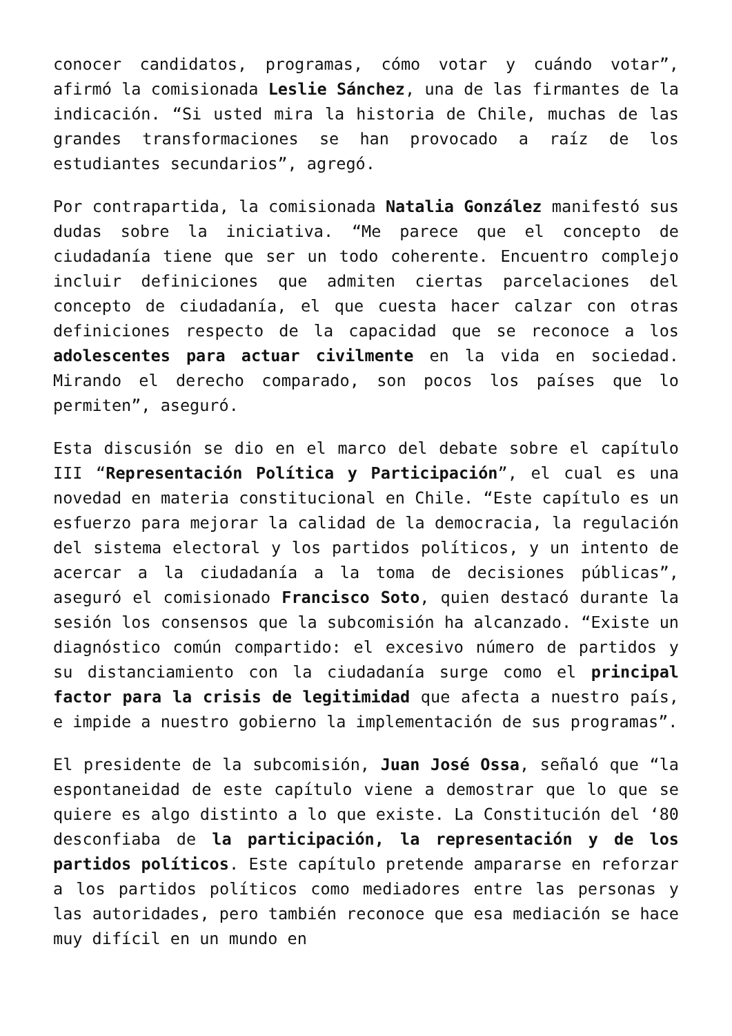conocer candidatos, programas, cómo votar y cuándo votar”, afirmó la comisionada Leslie Sánchez, una de las firmantes de la indicación. “Si usted mira la historia de Chile, muchas de las grandes transformaciones se han provocado a raíz de los estudiantes secundarios”, agregó.
Por contrapartida, la comisionada Natalia González manifestó sus dudas sobre la iniciativa. “Me parece que el concepto de ciudadanía tiene que ser un todo coherente. Encuentro complejo incluir definiciones que admiten ciertas parcelaciones del concepto de ciudadanía, el que cuesta hacer calzar con otras definiciones respecto de la capacidad que se reconoce a los adolescentes para actuar civilmente en la vida en sociedad. Mirando el derecho comparado, son pocos los países que lo permiten”, aseguró.
Esta discusión se dio en el marco del debate sobre el capítulo III “Representación Política y Participación”, el cual es una novedad en materia constitucional en Chile. “Este capítulo es un esfuerzo para mejorar la calidad de la democracia, la regulación del sistema electoral y los partidos políticos, y un intento de acercar a la ciudadanía a la toma de decisiones públicas”, aseguró el comisionado Francisco Soto, quien destacó durante la sesión los consensos que la subcomisión ha alcanzado. “Existe un diagnóstico común compartido: el excesivo número de partidos y su distanciamiento con la ciudadanía surge como el principal factor para la crisis de legitimidad que afecta a nuestro país, e impide a nuestro gobierno la implementación de sus programas”.
El presidente de la subcomisión, Juan José Ossa, señaló que “la espontaneidad de este capítulo viene a demostrar que lo que se quiere es algo distinto a lo que existe. La Constitución del ‘80 desconfiaba de la participación, la representación y de los partidos políticos. Este capítulo pretende ampararse en reforzar a los partidos políticos como mediadores entre las personas y las autoridades, pero también reconoce que esa mediación se hace muy difícil en un mundo en